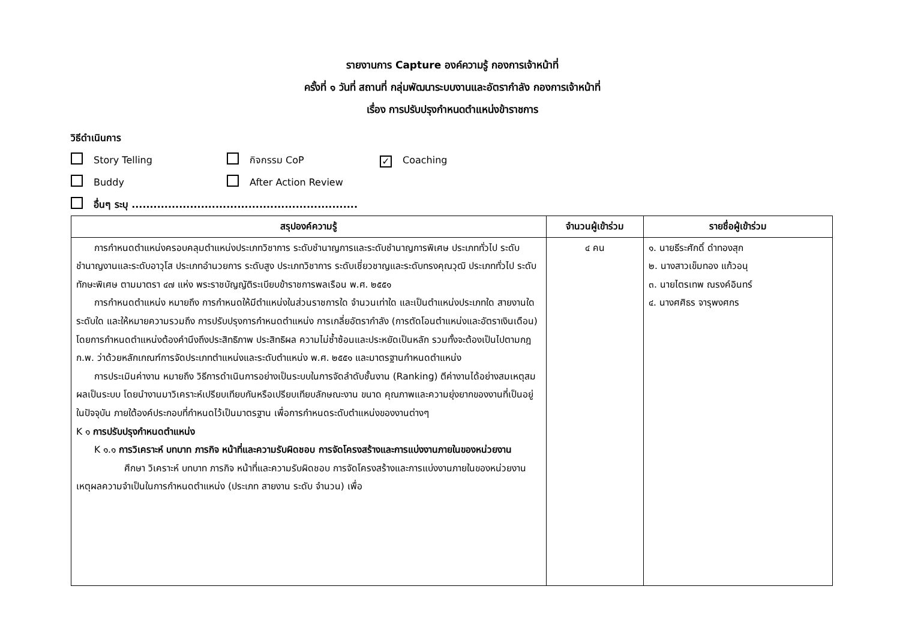รายงานการ Capture องค์ความรู้ กองการเจ้าหน้าที่
ครั้งที่ ๑ วันที่ สถานที่ กลุ่มพัฒนาระบบงานและอัตรากำลัง กองการเจ้าหน้าที่
เรื่อง การปรับปรุงกำหนดตำแหน่งข้าราชการ
วิธีดำเนินการ
Story Telling กิจกรรม CoP ✓ Coaching
Buddy After Action Review
อื่นๆ ระบุ ..............................................................
| สรุปองค์ความรู้ | จำนวนผู้เข้าร่วม | รายชื่อผู้เข้าร่วม |
| --- | --- | --- |
| การกำหนดตำแหน่งครอบคลุมตำแหน่งประเภทวิชาการ ระดับชำนาญการและระดับชำนาญการพิเศษ ประเภททั่วไป ระดับชำนาญงานและระดับอาวุโส ประเภทอำนวยการ ระดับสูง ประเภทวิชาการ ระดับเชี่ยวชาญและระดับทรงคุณวุฒิ ประเภททั่วไป ระดับทักษะพิเศษ ตามมาตรา ๔๗ แห่ง พระราชบัญญัติระเบียบข้าราชการพลเรือน พ.ศ. ๒๕๕๑ การกำหนดตำแหน่ง หมายถึง การกำหนดให้มีตำแหน่งในส่วนราชการใด จำนวนเท่าใด และเป็นตำแหน่งประเภทใด สายงานใด ระดับใด และให้หมายความรวมถึง การปรับปรุงการกำหนดตำแหน่ง การเกลี่ยอัตรากำลัง (การตัดโอนตำแหน่งและอัตราเงินเดือน) โดยการกำหนดตำแหน่งต้องคำนึงถึงประสิทธิภาพ ประสิทธิผล ความไม่ซ้ำซ้อนและประหยัดเป็นหลัก รวมทั้งจะต้องเป็นไปตามกฎ ก.พ. ว่าด้วยหลักเกณฑ์การจัดประเภทตำแหน่งและระดับตำแหน่ง พ.ศ. ๒๕๕๑ และมาตรฐานกำหนดตำแหน่ง การประเมินค่างาน หมายถึง วิธีการดำเนินการอย่างเป็นระบบในการจัดลำดับชั้นงาน (Ranking) ตีค่างานได้อย่างสมเหตุสมผลเป็นระบบ โดยนำงานมาวิเคราะห์เปรียบเทียบกันหรือเปรียบเทียบลักษณะงาน ขนาด คุณภาพและความยุ่งยากของงานที่เป็นอยู่ในปัจจุบัน ภายใต้องค์ประกอบที่กำหนดไว้เป็นมาตรฐาน เพื่อการกำหนดระดับตำแหน่งของงานต่างๆ K ๑ การปรับปรุงกำหนดตำแหน่ง K ๑.๑ การวิเคราะห์ บทบาท ภารกิจ หน้าที่และความรับผิดชอบ การจัดโครงสร้างและการแบ่งงานภายในของหน่วยงาน ศึกษา วิเคราะห์ บทบาท ภารกิจ หน้าที่และความรับผิดชอบ การจัดโครงสร้างและการแบ่งงานภายในของหน่วยงาน เหตุผลความจำเป็นในการกำหนดตำแหน่ง (ประเภท สายงาน ระดับ จำนวน) เพื่อ | ๔ คน | ๑. นายธีระศักดิ์ ดำทองสุก ๒. นางสาวเข็มทอง แก้วอนุ ๓. นายไตรเทพ ณรงค์อินทร์ ๔. นางศศิธร จารุพงศกร |